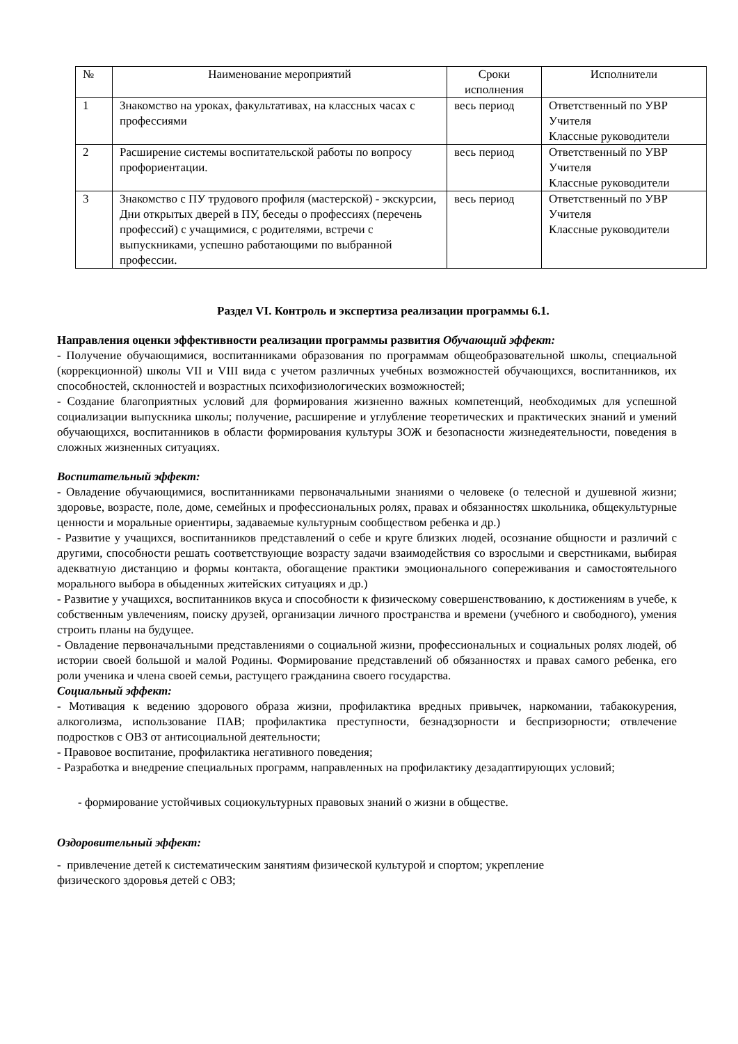| № | Наименование мероприятий | Сроки исполнения | Исполнители |
| --- | --- | --- | --- |
| 1 | Знакомство на уроках, факультативах, на классных часах с профессиями | весь период | Ответственный по УВР Учителя Классные руководители |
| 2 | Расширение системы воспитательской работы по вопросу профориентации. | весь период | Ответственный по УВР Учителя Классные руководители |
| 3 | Знакомство с ПУ трудового профиля (мастерской) - экскурсии, Дни открытых дверей в ПУ, беседы о профессиях (перечень профессий) с учащимися, с родителями, встречи с выпускниками, успешно работающими по выбранной профессии. | весь период | Ответственный по УВР Учителя Классные руководители |
Раздел VI. Контроль и экспертиза реализации программы 6.1.
Направления оценки эффективности реализации программы развития Обучающий эффект:
- Получение обучающимися, воспитанниками образования по программам общеобразовательной школы, специальной (коррекционной) школы VII и VIII вида с учетом различных учебных возможностей обучающихся, воспитанников, их способностей, склонностей и возрастных психофизиологических возможностей;
- Создание благоприятных условий для формирования жизненно важных компетенций, необходимых для успешной социализации выпускника школы; получение, расширение и углубление теоретических и практических знаний и умений обучающихся, воспитанников в области формирования культуры ЗОЖ и безопасности жизнедеятельности, поведения в сложных жизненных ситуациях.
Воспитательный эффект:
- Овладение обучающимися, воспитанниками первоначальными знаниями о человеке (о телесной и душевной жизни; здоровье, возрасте, поле, доме, семейных и профессиональных ролях, правах и обязанностях школьника, общекультурные ценности и моральные ориентиры, задаваемые культурным сообществом ребенка и др.)
- Развитие у учащихся, воспитанников представлений о себе и круге близких людей, осознание общности и различий с другими, способности решать соответствующие возрасту задачи взаимодействия со взрослыми и сверстниками, выбирая адекватную дистанцию и формы контакта, обогащение практики эмоционального сопереживания и самостоятельного морального выбора в обыденных житейских ситуациях и др.)
- Развитие у учащихся, воспитанников вкуса и способности к физическому совершенствованию, к достижениям в учебе, к собственным увлечениям, поиску друзей, организации личного пространства и времени (учебного и свободного), умения строить планы на будущее.
- Овладение первоначальными представлениями о социальной жизни, профессиональных и социальных ролях людей, об истории своей большой и малой Родины. Формирование представлений об обязанностях и правах самого ребенка, его роли ученика и члена своей семьи, растущего гражданина своего государства.
Социальный эффект:
- Мотивация к ведению здорового образа жизни, профилактика вредных привычек, наркомании, табакокурения, алкоголизма, использование ПАВ; профилактика преступности, безнадзорности и беспризорности; отвлечение подростков с ОВЗ от антисоциальной деятельности;
- Правовое воспитание, профилактика негативного поведения;
- Разработка и внедрение специальных программ, направленных на профилактику дезадаптирующих условий;
- формирование устойчивых социокультурных правовых знаний о жизни в обществе.
Оздоровительный эффект:
- привлечение детей к систематическим занятиям физической культурой и спортом; укрепление
физического здоровья детей с ОВЗ;